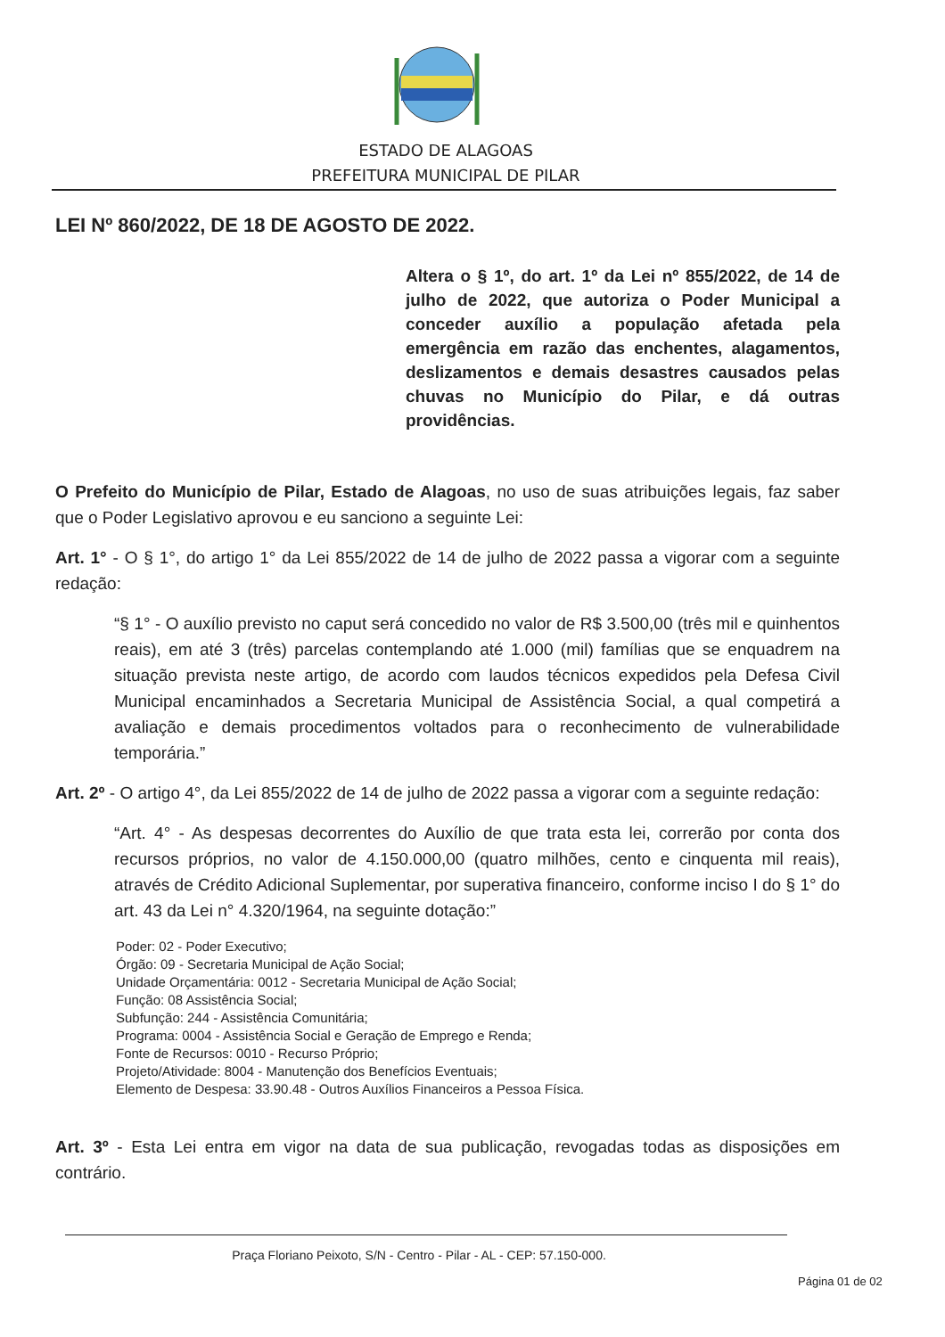ESTADO DE ALAGOAS
PREFEITURA MUNICIPAL DE PILAR
LEI Nº 860/2022, DE 18 DE AGOSTO DE 2022.
Altera o § 1º, do art. 1º da Lei nº 855/2022, de 14 de julho de 2022, que autoriza o Poder Municipal a conceder auxílio a população afetada pela emergência em razão das enchentes, alagamentos, deslizamentos e demais desastres causados pelas chuvas no Município do Pilar, e dá outras providências.
O Prefeito do Município de Pilar, Estado de Alagoas, no uso de suas atribuições legais, faz saber que o Poder Legislativo aprovou e eu sanciono a seguinte Lei:
Art. 1° - O § 1°, do artigo 1° da Lei 855/2022 de 14 de julho de 2022 passa a vigorar com a seguinte redação:
“§ 1° - O auxílio previsto no caput será concedido no valor de R$ 3.500,00 (três mil e quinhentos reais), em até 3 (três) parcelas contemplando até 1.000 (mil) famílias que se enquadrem na situação prevista neste artigo, de acordo com laudos técnicos expedidos pela Defesa Civil Municipal encaminhados a Secretaria Municipal de Assistência Social, a qual competirá a avaliação e demais procedimentos voltados para o reconhecimento de vulnerabilidade temporária.”
Art. 2º - O artigo 4°, da Lei 855/2022 de 14 de julho de 2022 passa a vigorar com a seguinte redação:
“Art. 4° - As despesas decorrentes do Auxílio de que trata esta lei, correrão por conta dos recursos próprios, no valor de 4.150.000,00 (quatro milhões, cento e cinquenta mil reais), através de Crédito Adicional Suplementar, por superativa financeiro, conforme inciso I do § 1° do art. 43 da Lei n° 4.320/1964, na seguinte dotação:”
Poder: 02 - Poder Executivo;
Órgão: 09 - Secretaria Municipal de Ação Social;
Unidade Orçamentária: 0012 - Secretaria Municipal de Ação Social;
Função: 08 Assistência Social;
Subfunção: 244 - Assistência Comunitária;
Programa: 0004 - Assistência Social e Geração de Emprego e Renda;
Fonte de Recursos: 0010 - Recurso Próprio;
Projeto/Atividade: 8004 - Manutenção dos Benefícios Eventuais;
Elemento de Despesa: 33.90.48 - Outros Auxílios Financeiros a Pessoa Física.
Art. 3º - Esta Lei entra em vigor na data de sua publicação, revogadas todas as disposições em contrário.
Praça Floriano Peixoto, S/N - Centro - Pilar - AL - CEP: 57.150-000.
Página 01 de 02